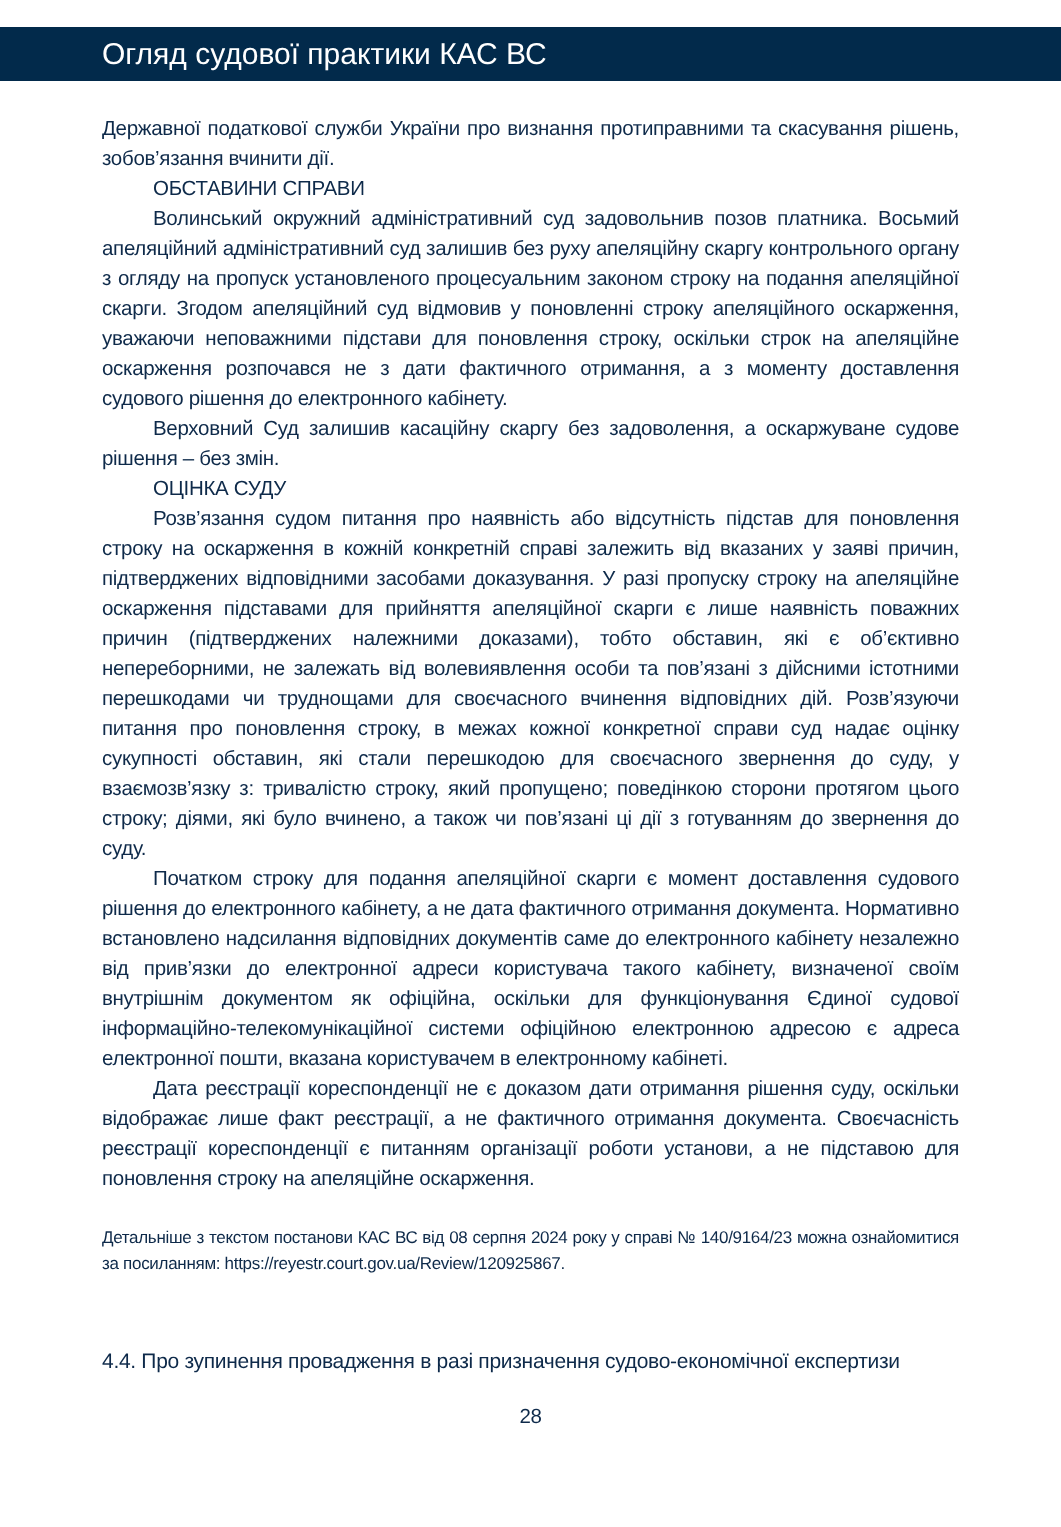Огляд судової практики КАС ВС
Державної податкової служби України про визнання протиправними та скасування рішень, зобов’язання вчинити дії.
ОБСТАВИНИ СПРАВИ
Волинський окружний адміністративний суд задовольнив позов платника. Восьмий апеляційний адміністративний суд залишив без руху апеляційну скаргу контрольного органу з огляду на пропуск установленого процесуальним законом строку на подання апеляційної скарги. Згодом апеляційний суд відмовив у поновленні строку апеляційного оскарження, уважаючи неповажними підстави для поновлення строку, оскільки строк на апеляційне оскарження розпочався не з дати фактичного отримання, а з моменту доставлення судового рішення до електронного кабінету.
Верховний Суд залишив касаційну скаргу без задоволення, а оскаржуване судове рішення – без змін.
ОЦІНКА СУДУ
Розв’язання судом питання про наявність або відсутність підстав для поновлення строку на оскарження в кожній конкретній справі залежить від вказаних у заяві причин, підтверджених відповідними засобами доказування. У разі пропуску строку на апеляційне оскарження підставами для прийняття апеляційної скарги є лише наявність поважних причин (підтверджених належними доказами), тобто обставин, які є об’єктивно непереборними, не залежать від волевиявлення особи та пов’язані з дійсними істотними перешкодами чи труднощами для своєчасного вчинення відповідних дій. Розв’язуючи питання про поновлення строку, в межах кожної конкретної справи суд надає оцінку сукупності обставин, які стали перешкодою для своєчасного звернення до суду, у взаємозв’язку з: тривалістю строку, який пропущено; поведінкою сторони протягом цього строку; діями, які було вчинено, а також чи пов’язані ці дії з готуванням до звернення до суду.
Початком строку для подання апеляційної скарги є момент доставлення судового рішення до електронного кабінету, а не дата фактичного отримання документа. Нормативно встановлено надсилання відповідних документів саме до електронного кабінету незалежно від прив’язки до електронної адреси користувача такого кабінету, визначеної своїм внутрішнім документом як офіційна, оскільки для функціонування Єдиної судової інформаційно-телекомунікаційної системи офіційною електронною адресою є адреса електронної пошти, вказана користувачем в електронному кабінеті.
Дата реєстрації кореспонденції не є доказом дати отримання рішення суду, оскільки відображає лише факт реєстрації, а не фактичного отримання документа. Своєчасність реєстрації кореспонденції є питанням організації роботи установи, а не підставою для поновлення строку на апеляційне оскарження.
Детальніше з текстом постанови КАС ВС від 08 серпня 2024 року у справі № 140/9164/23 можна ознайомитися за посиланням: https://reyestr.court.gov.ua/Review/120925867.
4.4. Про зупинення провадження в разі призначення судово-економічної експертизи
28